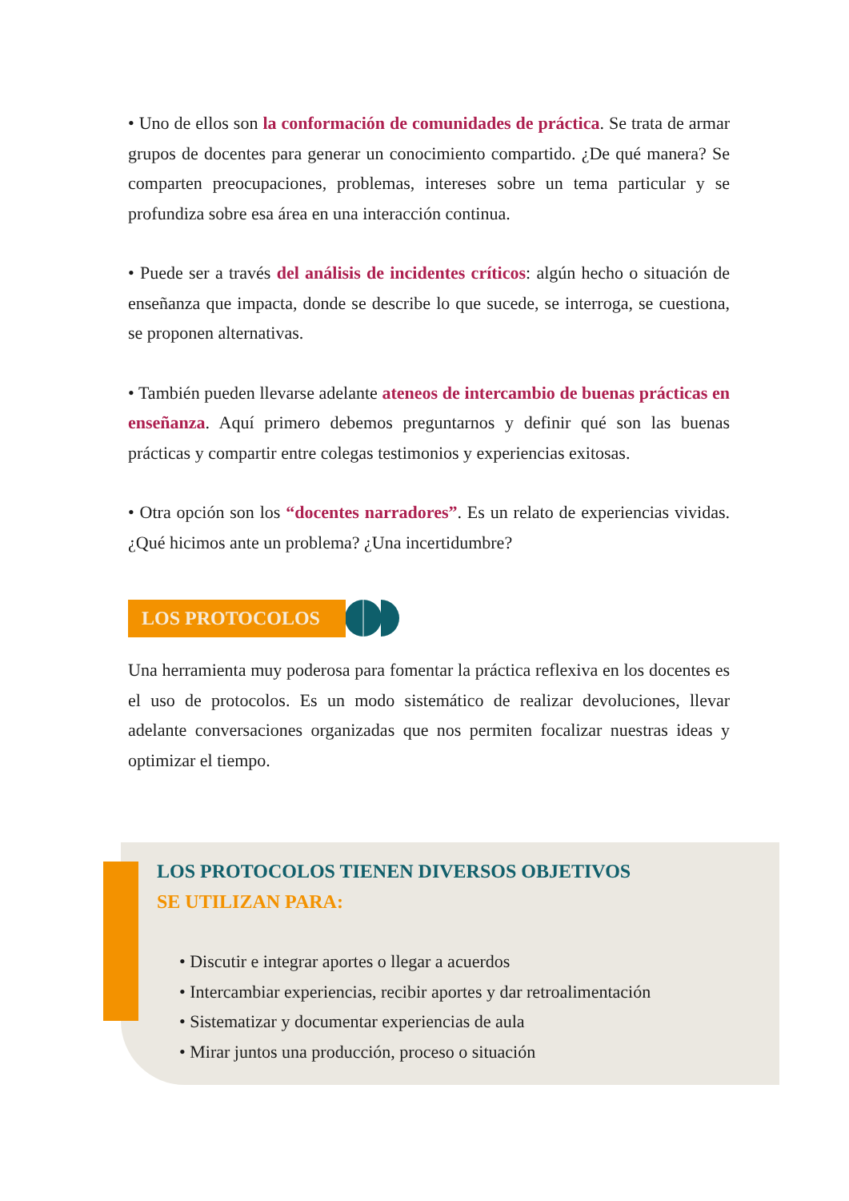• Uno de ellos son la conformación de comunidades de práctica. Se trata de armar grupos de docentes para generar un conocimiento compartido. ¿De qué manera? Se comparten preocupaciones, problemas, intereses sobre un tema particular y se profundiza sobre esa área en una interacción continua.
• Puede ser a través del análisis de incidentes críticos: algún hecho o situación de enseñanza que impacta, donde se describe lo que sucede, se interroga, se cuestiona, se proponen alternativas.
• También pueden llevarse adelante ateneos de intercambio de buenas prácticas en enseñanza. Aquí primero debemos preguntarnos y definir qué son las buenas prácticas y compartir entre colegas testimonios y experiencias exitosas.
• Otra opción son los “docentes narradores”. Es un relato de experiencias vividas. ¿Qué hicimos ante un problema? ¿Una incertidumbre?
LOS PROTOCOLOS
Una herramienta muy poderosa para fomentar la práctica reflexiva en los docentes es el uso de protocolos. Es un modo sistemático de realizar devoluciones, llevar adelante conversaciones organizadas que nos permiten focalizar nuestras ideas y optimizar el tiempo.
LOS PROTOCOLOS TIENEN DIVERSOS OBJETIVOS
SE UTILIZAN PARA:
• Discutir e integrar aportes o llegar a acuerdos
• Intercambiar experiencias, recibir aportes y dar retroalimentación
• Sistematizar y documentar experiencias de aula
• Mirar juntos una producción, proceso o situación